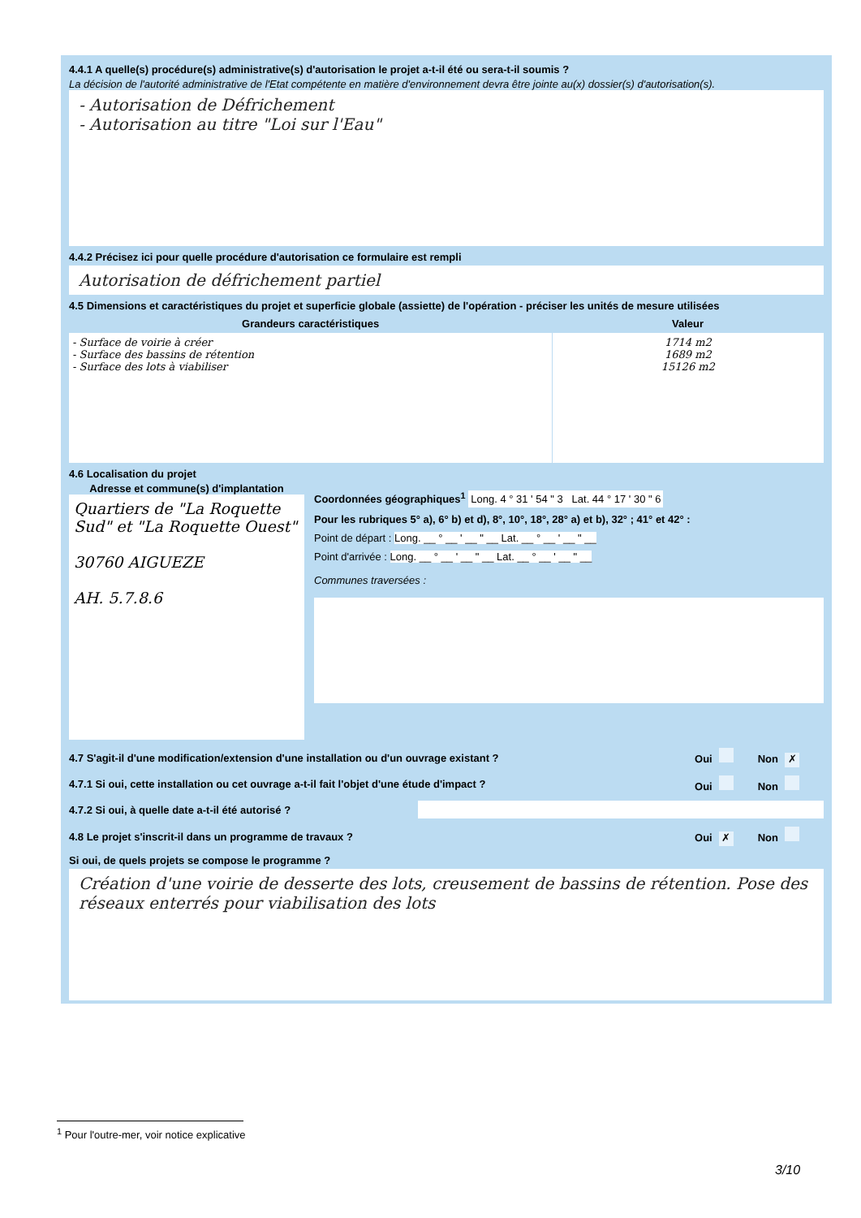4.4.1 A quelle(s) procédure(s) administrative(s) d'autorisation le projet a-t-il été ou sera-t-il soumis ?
La décision de l'autorité administrative de l'Etat compétente en matière d'environnement devra être jointe au(x) dossier(s) d'autorisation(s).
- Autorisation de Défrichement
- Autorisation au titre "Loi sur l'Eau"
4.4.2 Précisez ici pour quelle procédure d'autorisation ce formulaire est rempli
Autorisation de défrichement partiel
4.5 Dimensions et caractéristiques du projet et superficie globale (assiette) de l'opération - préciser les unités de mesure utilisées
| Grandeurs caractéristiques | Valeur |
| --- | --- |
| - Surface de voirie à créer - Surface des bassins de rétention - Surface des lots à viabiliser | 1714 m2 1689 m2 15126 m2 |
4.6 Localisation du projet
Adresse et commune(s) d'implantation
Quartiers de "La Roquette Sud" et "La Roquette Ouest"
30760 AIGUEZE
AH. 5.7.8.6
Coordonnées géographiques<sup>1</sup> Long. 4 ° 31 ' 54 " 3 Lat. 44 ° 17 ' 30 " 6
Pour les rubriques 5° a), 6° b) et d), 8°, 10°, 18°, 28° a) et b), 32° ; 41° et 42° :
Point de départ : Long. __ ° __ ' __ " __ Lat. __ ° __ ' __ " __
Point d'arrivée : Long. __ ° __ ' __ " __ Lat. __ ° __ ' __ " __
Communes traversées :
4.7 S'agit-il d'une modification/extension d'une installation ou d'un ouvrage existant ?
Oui Non ✗
4.7.1 Si oui, cette installation ou cet ouvrage a-t-il fait l'objet d'une étude d'impact ?
Oui Non
4.7.2 Si oui, à quelle date a-t-il été autorisé ?
4.8 Le projet s'inscrit-il dans un programme de travaux ?
Oui ✗ Non
Si oui, de quels projets se compose le programme ?
Création d'une voirie de desserte des lots, creusement de bassins de rétention. Pose des réseaux enterrés pour viabilisation des lots
<sup>1</sup> Pour l'outre-mer, voir notice explicative
3/10